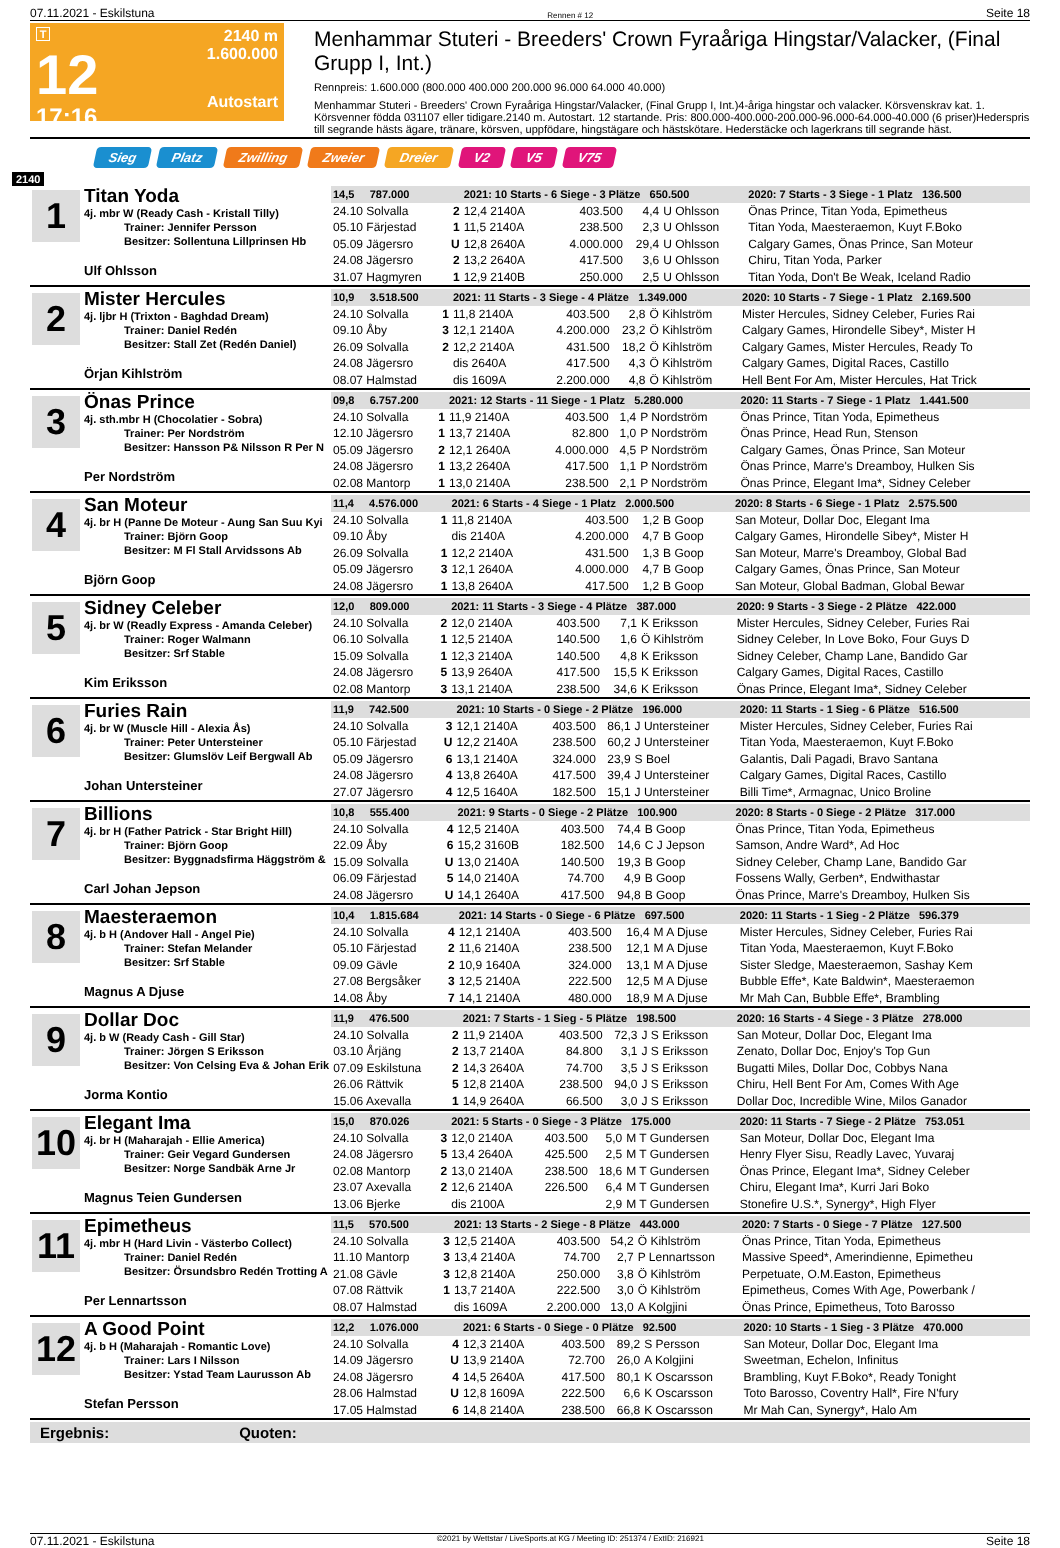07.11.2021 - Eskilstuna Rennen # 12 Seite 18
T
12
17:16
2140 m
1.600.000
Autostart
Menhammar Stuteri - Breeders' Crown Fyraåriga Hingstar/Valacker, (Final Grupp I, Int.)
Rennpreis: 1.600.000 (800.000 400.000 200.000 96.000 64.000 40.000)
Menhammar Stuteri - Breeders' Crown Fyraåriga Hingstar/Valacker, (Final Grupp I, Int.)4-åriga hingstar och valacker. Körsvenskrav kat. 1. Körsvenner födda 031107 eller tidigare.2140 m. Autostart. 12 startande. Pris: 800.000-400.000-200.000-96.000-64.000-40.000 (6 priser)Hederspris till segrande hästs ägare, tränare, körsven, uppfödare, hingstägare och hästskötare. Hederstäcke och lagerkrans till segrande häst.
Sieg Platz Zwilling Zweier Dreier V2 V5 V75
2140
| 1 | Titan Yoda 4j. mbr W (Ready Cash - Kristall Tilly) Trainer: Jennifer Persson Besitzer: Sollentuna Lillprinsen Hb Ulf Ohlsson | 14,5 787.000 | | 2021: 10 Starts - 6 Siege - 3 Plätze 650.500 | | | | | 2020: 7 Starts - 3 Siege - 1 Platz 136.500 |
| | | 24.10 Solvalla | 2 | 12,4 2140A | 403.500 | 4,4 | U Ohlsson | | Önas Prince, Titan Yoda, Epimetheus |
| | | 05.10 Färjestad | 1 | 11,5 2140A | 238.500 | 2,3 | U Ohlsson | | Titan Yoda, Maesteraemon, Kuyt F.Boko |
| | | 05.09 Jägersro | U | 12,8 2640A | 4.000.000 | 29,4 | U Ohlsson | | Calgary Games, Önas Prince, San Moteur |
| | | 24.08 Jägersro | 2 | 13,2 2640A | 417.500 | 3,6 | U Ohlsson | | Chiru, Titan Yoda, Parker |
| | | 31.07 Hagmyren | 1 | 12,9 2140B | 250.000 | 2,5 | U Ohlsson | | Titan Yoda, Don't Be Weak, Iceland Radio |
| 2 | Mister Hercules 4j. ljbr H (Trixton - Baghdad Dream) Trainer: Daniel Redén Besitzer: Stall Zet (Redén Daniel) Örjan Kihlström | 10,9 3.518.500 | | 2021: 11 Starts - 3 Siege - 4 Plätze 1.349.000 | | | | | 2020: 10 Starts - 7 Siege - 1 Platz 2.169.500 |
| | | 24.10 Solvalla | 1 | 11,8 2140A | 403.500 | 2,8 | Ö Kihlström | | Mister Hercules, Sidney Celeber, Furies Rai |
| | | 09.10 Åby | 3 | 12,1 2140A | 4.200.000 | 23,2 | Ö Kihlström | | Calgary Games, Hirondelle Sibey*, Mister H |
| | | 26.09 Solvalla | 2 | 12,2 2140A | 431.500 | 18,2 | Ö Kihlström | | Calgary Games, Mister Hercules, Ready To |
| | | 24.08 Jägersro | | dis 2640A | 417.500 | 4,3 | Ö Kihlström | | Calgary Games, Digital Races, Castillo |
| | | 08.07 Halmstad | | dis 1609A | 2.200.000 | 4,8 | Ö Kihlström | | Hell Bent For Am, Mister Hercules, Hat Trick |
| 3 | Önas Prince 4j. sth.mbr H (Chocolatier - Sobra) Trainer: Per Nordström Besitzer: Hansson P& Nilsson R Per N Per Nordström | 09,8 6.757.200 | | 2021: 12 Starts - 11 Siege - 1 Platz 5.280.000 | | | | | 2020: 11 Starts - 7 Siege - 1 Platz 1.441.500 |
| | | 24.10 Solvalla | 1 | 11,9 2140A | 403.500 | 1,4 | P Nordström | | Önas Prince, Titan Yoda, Epimetheus |
| | | 12.10 Jägersro | 1 | 13,7 2140A | 82.800 | 1,0 | P Nordström | | Önas Prince, Head Run, Stenson |
| | | 05.09 Jägersro | 2 | 12,1 2640A | 4.000.000 | 4,5 | P Nordström | | Calgary Games, Önas Prince, San Moteur |
| | | 24.08 Jägersro | 1 | 13,2 2640A | 417.500 | 1,1 | P Nordström | | Önas Prince, Marre's Dreamboy, Hulken Sis |
| | | 02.08 Mantorp | 1 | 13,0 2140A | 238.500 | 2,1 | P Nordström | | Önas Prince, Elegant Ima*, Sidney Celeber |
| 4 | San Moteur 4j. br H (Panne De Moteur - Aung San Suu Kyi Trainer: Björn Goop Besitzer: M Fl Stall Arvidssons Ab Björn Goop | 11,4 4.576.000 | | 2021: 6 Starts - 4 Siege - 1 Platz 2.000.500 | | | | | 2020: 8 Starts - 6 Siege - 1 Platz 2.575.500 |
| | | 24.10 Solvalla | 1 | 11,8 2140A | 403.500 | 1,2 | B Goop | | San Moteur, Dollar Doc, Elegant Ima |
| | | 09.10 Åby | | dis 2140A | 4.200.000 | 4,7 | B Goop | | Calgary Games, Hirondelle Sibey*, Mister H |
| | | 26.09 Solvalla | 1 | 12,2 2140A | 431.500 | 1,3 | B Goop | | San Moteur, Marre's Dreamboy, Global Bad |
| | | 05.09 Jägersro | 3 | 12,1 2640A | 4.000.000 | 4,7 | B Goop | | Calgary Games, Önas Prince, San Moteur |
| | | 24.08 Jägersro | 1 | 13,8 2640A | 417.500 | 1,2 | B Goop | | San Moteur, Global Badman, Global Bewar |
| 5 | Sidney Celeber 4j. br W (Readly Express - Amanda Celeber) Trainer: Roger Walmann Besitzer: Srf Stable Kim Eriksson | 12,0 809.000 | | 2021: 11 Starts - 3 Siege - 4 Plätze 387.000 | | | | | 2020: 9 Starts - 3 Siege - 2 Plätze 422.000 |
| | | 24.10 Solvalla | 2 | 12,0 2140A | 403.500 | 7,1 | K Eriksson | | Mister Hercules, Sidney Celeber, Furies Rai |
| | | 06.10 Solvalla | 1 | 12,5 2140A | 140.500 | 1,6 | Ö Kihlström | | Sidney Celeber, In Love Boko, Four Guys D |
| | | 15.09 Solvalla | 1 | 12,3 2140A | 140.500 | 4,8 | K Eriksson | | Sidney Celeber, Champ Lane, Bandido Gar |
| | | 24.08 Jägersro | 5 | 13,9 2640A | 417.500 | 15,5 | K Eriksson | | Calgary Games, Digital Races, Castillo |
| | | 02.08 Mantorp | 3 | 13,1 2140A | 238.500 | 34,6 | K Eriksson | | Önas Prince, Elegant Ima*, Sidney Celeber |
| 6 | Furies Rain 4j. br W (Muscle Hill - Alexia Ås) Trainer: Peter Untersteiner Besitzer: Glumslöv Leif Bergwall Ab Johan Untersteiner | 11,9 742.500 | | 2021: 10 Starts - 0 Siege - 2 Plätze 196.000 | | | | | 2020: 11 Starts - 1 Sieg - 6 Plätze 516.500 |
| | | 24.10 Solvalla | 3 | 12,1 2140A | 403.500 | 86,1 | J Untersteiner | | Mister Hercules, Sidney Celeber, Furies Rai |
| | | 05.10 Färjestad | U | 12,2 2140A | 238.500 | 60,2 | J Untersteiner | | Titan Yoda, Maesteraemon, Kuyt F.Boko |
| | | 05.09 Jägersro | 6 | 13,1 2140A | 324.000 | 23,9 | S Boel | | Galantis, Dali Pagadi, Bravo Santana |
| | | 24.08 Jägersro | 4 | 13,8 2640A | 417.500 | 39,4 | J Untersteiner | | Calgary Games, Digital Races, Castillo |
| | | 27.07 Jägersro | 4 | 12,5 1640A | 182.500 | 15,1 | J Untersteiner | | Billi Time*, Armagnac, Unico Broline |
| 7 | Billions 4j. br H (Father Patrick - Star Bright Hill) Trainer: Björn Goop Besitzer: Byggnadsfirma Häggström & Carl Johan Jepson | 10,8 555.400 | | 2021: 9 Starts - 0 Siege - 2 Plätze 100.900 | | | | | 2020: 8 Starts - 0 Siege - 2 Plätze 317.000 |
| | | 24.10 Solvalla | 4 | 12,5 2140A | 403.500 | 74,4 | B Goop | | Önas Prince, Titan Yoda, Epimetheus |
| | | 22.09 Åby | 6 | 15,2 3160B | 182.500 | 14,6 | C J Jepson | | Samson, Andre Ward*, Ad Hoc |
| | | 15.09 Solvalla | U | 13,0 2140A | 140.500 | 19,3 | B Goop | | Sidney Celeber, Champ Lane, Bandido Gar |
| | | 06.09 Färjestad | 5 | 14,0 2140A | 74.700 | 4,9 | B Goop | | Fossens Wally, Gerben*, Endwithastar |
| | | 24.08 Jägersro | U | 14,1 2640A | 417.500 | 94,8 | B Goop | | Önas Prince, Marre's Dreamboy, Hulken Sis |
| 8 | Maesteraemon 4j. b H (Andover Hall - Angel Pie) Trainer: Stefan Melander Besitzer: Srf Stable Magnus A Djuse | 10,4 1.815.684 | | 2021: 14 Starts - 0 Siege - 6 Plätze 697.500 | | | | | 2020: 11 Starts - 1 Sieg - 2 Plätze 596.379 |
| | | 24.10 Solvalla | 4 | 12,1 2140A | 403.500 | 16,4 | M A Djuse | | Mister Hercules, Sidney Celeber, Furies Rai |
| | | 05.10 Färjestad | 2 | 11,6 2140A | 238.500 | 12,1 | M A Djuse | | Titan Yoda, Maesteraemon, Kuyt F.Boko |
| | | 09.09 Gävle | 2 | 10,9 1640A | 324.000 | 13,1 | M A Djuse | | Sister Sledge, Maesteraemon, Sashay Kem |
| | | 27.08 Bergsåker | 3 | 12,5 2140A | 222.500 | 12,5 | M A Djuse | | Bubble Effe*, Kate Baldwin*, Maesteraemon |
| | | 14.08 Åby | 7 | 14,1 2140A | 480.000 | 18,9 | M A Djuse | | Mr Mah Can, Bubble Effe*, Brambling |
| 9 | Dollar Doc 4j. b W (Ready Cash - Gill Star) Trainer: Jörgen S Eriksson Besitzer: Von Celsing Eva & Johan Erik Jorma Kontio | 11,9 476.500 | | 2021: 7 Starts - 1 Sieg - 5 Plätze 198.500 | | | | | 2020: 16 Starts - 4 Siege - 3 Plätze 278.000 |
| | | 24.10 Solvalla | 2 | 11,9 2140A | 403.500 | 72,3 | J S Eriksson | | San Moteur, Dollar Doc, Elegant Ima |
| | | 03.10 Årjäng | 2 | 13,7 2140A | 84.800 | 3,1 | J S Eriksson | | Zenato, Dollar Doc, Enjoy's Top Gun |
| | | 07.09 Eskilstuna | 2 | 14,3 2640A | 74.700 | 3,5 | J S Eriksson | | Bugatti Miles, Dollar Doc, Cobbys Nana |
| | | 26.06 Rättvik | 5 | 12,8 2140A | 238.500 | 94,0 | J S Eriksson | | Chiru, Hell Bent For Am, Comes With Age |
| | | 15.06 Axevalla | 1 | 14,9 2640A | 66.500 | 3,0 | J S Eriksson | | Dollar Doc, Incredible Wine, Milos Ganador |
| 10 | Elegant Ima 4j. br H (Maharajah - Ellie America) Trainer: Geir Vegard Gundersen Besitzer: Norge Sandbäk Arne Jr Magnus Teien Gundersen | 15,0 870.026 | | 2021: 5 Starts - 0 Siege - 3 Plätze 175.000 | | | | | 2020: 11 Starts - 7 Siege - 2 Plätze 753.051 |
| | | 24.10 Solvalla | 3 | 12,0 2140A | 403.500 | 5,0 | M T Gundersen | | San Moteur, Dollar Doc, Elegant Ima |
| | | 24.08 Jägersro | 5 | 13,4 2640A | 425.500 | 2,5 | M T Gundersen | | Henry Flyer Sisu, Readly Lavec, Yuvaraj |
| | | 02.08 Mantorp | 2 | 13,0 2140A | 238.500 | 18,6 | M T Gundersen | | Önas Prince, Elegant Ima*, Sidney Celeber |
| | | 23.07 Axevalla | 2 | 12,6 2140A | 226.500 | 6,4 | M T Gundersen | | Chiru, Elegant Ima*, Kurri Jari Boko |
| | | 13.06 Bjerke | | dis 2100A | | 2,9 | M T Gundersen | | Stonefire U.S.*, Synergy*, High Flyer |
| 11 | Epimetheus 4j. mbr H (Hard Livin - Västerbo Collect) Trainer: Daniel Redén Besitzer: Örsundsbro Redén Trotting A Per Lennartsson | 11,5 570.500 | | 2021: 13 Starts - 2 Siege - 8 Plätze 443.000 | | | | | 2020: 7 Starts - 0 Siege - 7 Plätze 127.500 |
| | | 24.10 Solvalla | 3 | 12,5 2140A | 403.500 | 54,2 | Ö Kihlström | | Önas Prince, Titan Yoda, Epimetheus |
| | | 11.10 Mantorp | 3 | 13,4 2140A | 74.700 | 2,7 | P Lennartsson | | Massive Speed*, Amerindienne, Epimetheu |
| | | 21.08 Gävle | 3 | 12,8 2140A | 250.000 | 3,8 | Ö Kihlström | | Perpetuate, O.M.Easton, Epimetheus |
| | | 07.08 Rättvik | 1 | 13,7 2140A | 222.500 | 3,0 | Ö Kihlström | | Epimetheus, Comes With Age, Powerbank / |
| | | 08.07 Halmstad | | dis 1609A | 2.200.000 | 13,0 | A Kolgjini | | Önas Prince, Epimetheus, Toto Barosso |
| 12 | A Good Point 4j. b H (Maharajah - Romantic Love) Trainer: Lars I Nilsson Besitzer: Ystad Team Laurusson Ab Stefan Persson | 12,2 1.076.000 | | 2021: 6 Starts - 0 Siege - 0 Plätze 92.500 | | | | | 2020: 10 Starts - 1 Sieg - 3 Plätze 470.000 |
| | | 24.10 Solvalla | 4 | 12,3 2140A | 403.500 | 89,2 | S Persson | | San Moteur, Dollar Doc, Elegant Ima |
| | | 14.09 Jägersro | U | 13,9 2140A | 72.700 | 26,0 | A Kolgjini | | Sweetman, Echelon, Infinitus |
| | | 24.08 Jägersro | 4 | 14,5 2640A | 417.500 | 80,1 | K Oscarsson | | Brambling, Kuyt F.Boko*, Ready Tonight |
| | | 28.06 Halmstad | U | 12,8 1609A | 222.500 | 6,6 | K Oscarsson | | Toto Barosso, Coventry Hall*, Fire N'fury |
| | | 17.05 Halmstad | 6 | 14,8 2140A | 238.500 | 66,8 | K Oscarsson | | Mr Mah Can, Synergy*, Halo Am |
Ergebnis: Quoten:
07.11.2021 - Eskilstuna ©2021 by Wettstar / LiveSports.at KG / Meeting ID: 251374 / ExtID: 216921 Seite 18